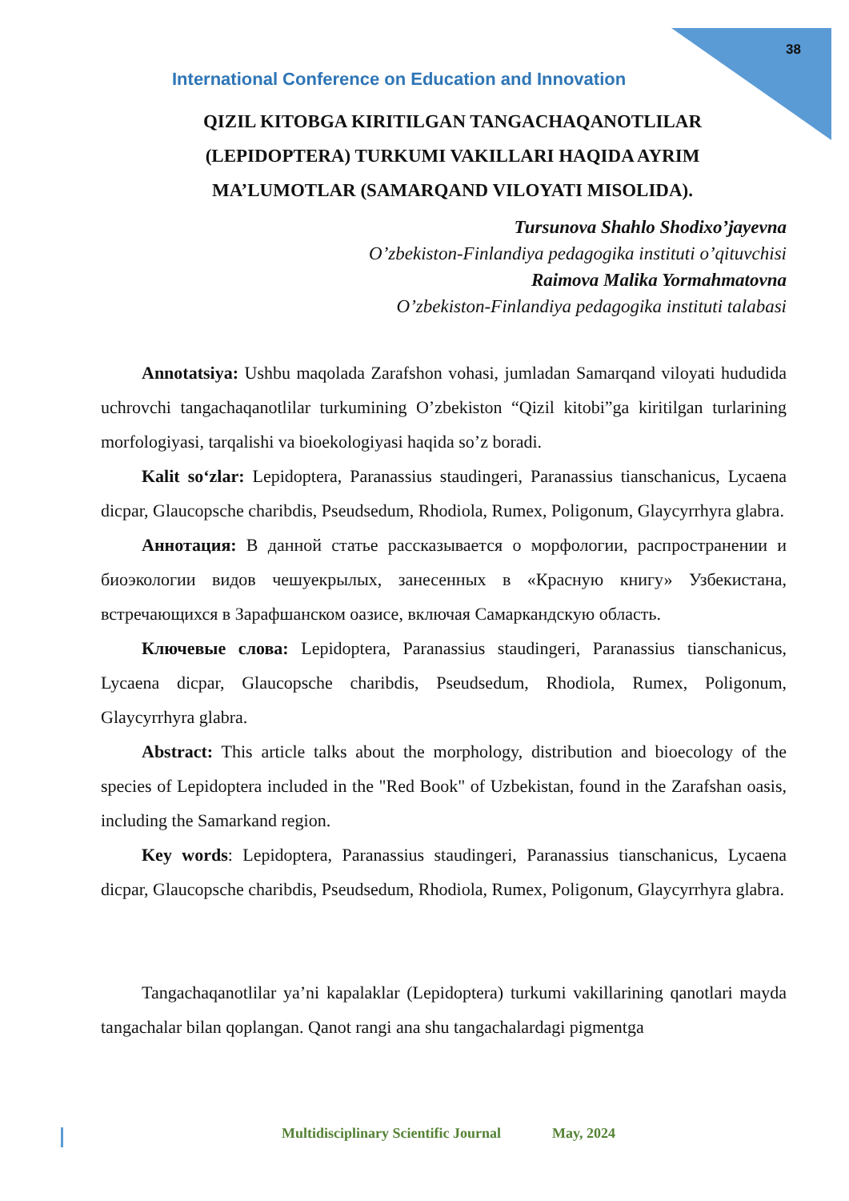38
International Conference on Education and Innovation
QIZIL KITOBGA KIRITILGAN TANGACHAQANOTLILAR (LEPIDOPTERA) TURKUMI VAKILLARI HAQIDA AYRIM MA’LUMOTLAR (SAMARQAND VILOYATI MISOLIDA).
Tursunova Shahlo Shodixo’jayevna
O’zbekiston-Finlandiya pedagogika instituti o’qituvchisi
Raimova Malika Yormahmatovna
O’zbekiston-Finlandiya pedagogika instituti talabasi
Annotatsiya: Ushbu maqolada Zarafshon vohasi, jumladan Samarqand viloyati hududida uchrovchi tangachaqanotlilar turkumining O’zbekiston “Qizil kitobi”ga kiritilgan turlarining morfologiyasi, tarqalishi va bioekologiyasi haqida so’z boradi.
Kalit so‘zlar: Lepidoptera, Paranassius staudingeri, Paranassius tianschanicus, Lycaena dicpar, Glaucopsche charibdis, Pseudsedum, Rhodiola, Rumex, Poligonum, Glaycyrrhyra glabra.
Аннотация: В данной статье рассказывается о морфологии, распространении и биоэкологии видов чешуекрылых, занесенных в «Красную книгу» Узбекистана, встречающихся в Зарафшанском оазисе, включая Самаркандскую область.
Ключевые слова: Lepidoptera, Paranassius staudingeri, Paranassius tianschanicus, Lycaena dicpar, Glaucopsche charibdis, Pseudsedum, Rhodiola, Rumex, Poligonum, Glaycyrrhyra glabra.
Abstract: This article talks about the morphology, distribution and bioecology of the species of Lepidoptera included in the "Red Book" of Uzbekistan, found in the Zarafshan oasis, including the Samarkand region.
Key words: Lepidoptera, Paranassius staudingeri, Paranassius tianschanicus, Lycaena dicpar, Glaucopsche charibdis, Pseudsedum, Rhodiola, Rumex, Poligonum, Glaycyrrhyra glabra.
Tangachaqanotlilar ya’ni kapalaklar (Lepidoptera) turkumi vakillarining qanotlari mayda tangachalar bilan qoplangan. Qanot rangi ana shu tangachalardagi pigmentga
Multidisciplinary Scientific Journal May, 2024